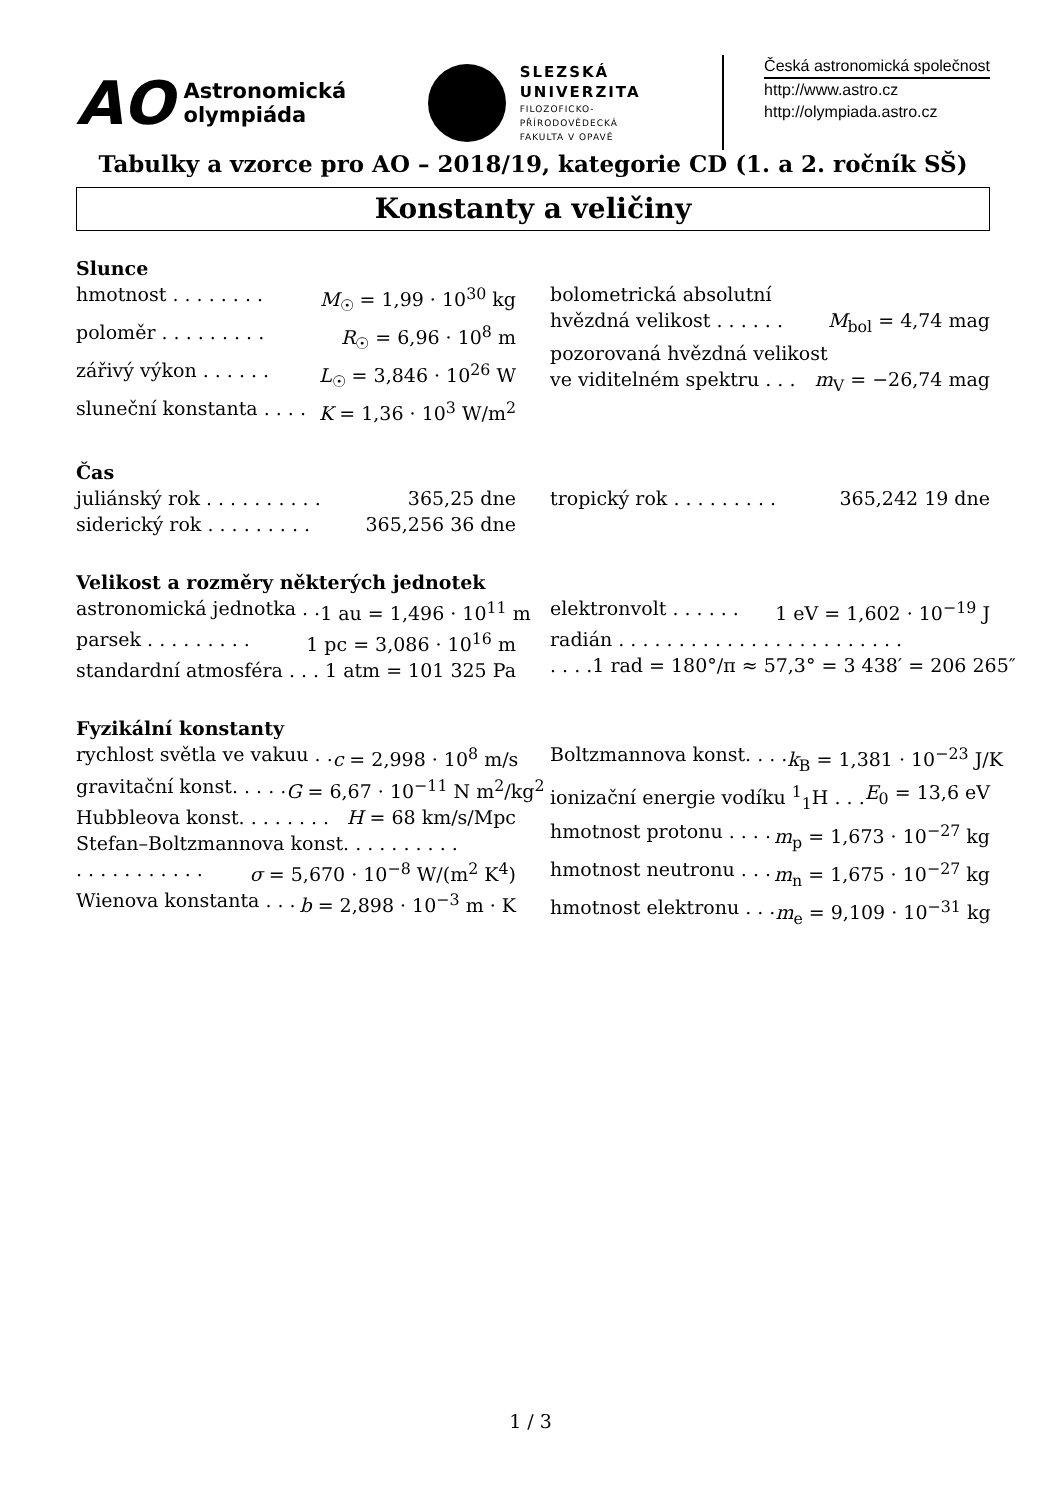AO Astronomická
olympiáda
SLEZSKÁ
UNIVERZITA
FILOZOFICKO-
PŘÍRODOVĚDECKÁ
FAKULTA V OPAVĚ
Česká astronomická společnost
http://www.astro.cz
http://olympiada.astro.cz
Tabulky a vzorce pro AO – 2018/19, kategorie CD (1. a 2. ročník SŠ)
Konstanty a veličiny
Slunce
hmotnost . . . . . . . . M<sub>☉</sub> = 1,99 · 10<sup>30</sup> kg
poloměr . . . . . . . . . R<sub>☉</sub> = 6,96 · 10<sup>8</sup> m
zářivý výkon . . . . . . L<sub>☉</sub> = 3,846 · 10<sup>26</sup> W
sluneční konstanta . . . . K = 1,36 · 10<sup>3</sup> W/m<sup>2</sup>
bolometrická absolutní
hvězdná velikost . . . . . . M<sub>bol</sub> = 4,74 mag
pozorovaná hvězdná velikost
ve viditelném spektru . . . m<sub>V</sub> = −26,74 mag
Čas
juliánský rok . . . . . . . . . . 365,25 dne
siderický rok . . . . . . . . . 365,256 36 dne
tropický rok . . . . . . . . . 365,242 19 dne
Velikost a rozměry některých jednotek
astronomická jednotka . . 1 au = 1,496 · 10<sup>11</sup> m
parsek . . . . . . . . . 1 pc = 3,086 · 10<sup>16</sup> m
standardní atmosféra . . . 1 atm = 101 325 Pa
elektronvolt . . . . . . 1 eV = 1,602 · 10<sup>−19</sup> J
radián . . . . . . . . . . . . . . . . . . . . . . . .
. . . . 1 rad = 180°/π ≈ 57,3° = 3 438′ = 206 265″
Fyzikální konstanty
rychlost světla ve vakuu . . c = 2,998 · 10<sup>8</sup> m/s
gravitační konst. . . . . G = 6,67 · 10<sup>−11</sup> N m<sup>2</sup>/kg<sup>2</sup>
Hubbleova konst. . . . . . . . H = 68 km/s/Mpc
Stefan–Boltzmannova konst. . . . . . . . . .
. . . . . . . . . . . σ = 5,670 · 10<sup>−8</sup> W/(m<sup>2</sup> K<sup>4</sup>)
Wienova konstanta . . . b = 2,898 · 10<sup>−3</sup> m · K
Boltzmannova konst. . . . k<sub>B</sub> = 1,381 · 10<sup>−23</sup> J/K
ionizační energie vodíku <sup>1</sup><sub>1</sub>H . . . E<sub>0</sub> = 13,6 eV
hmotnost protonu . . . . m<sub>p</sub> = 1,673 · 10<sup>−27</sup> kg
hmotnost neutronu . . . m<sub>n</sub> = 1,675 · 10<sup>−27</sup> kg
hmotnost elektronu . . . m<sub>e</sub> = 9,109 · 10<sup>−31</sup> kg
1 / 3